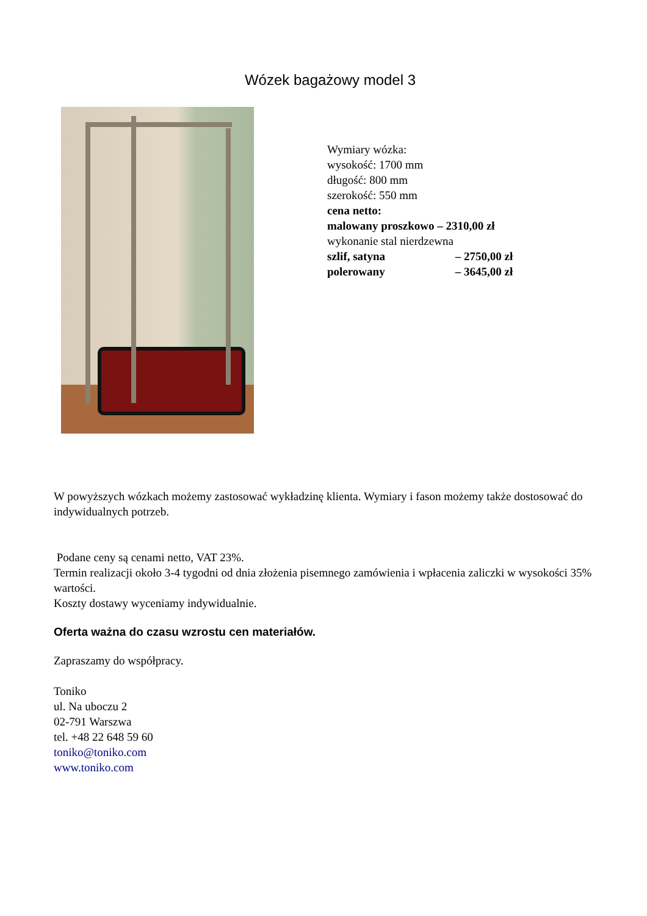Wózek bagażowy model 3
Wymiary wózka:
wysokość: 1700 mm
długość: 800 mm
szerokość: 550 mm
cena netto:
malowany proszkowo – 2310,00 zł
wykonanie stal nierdzewna
szlif, satyna – 2750,00 zł
polerowany – 3645,00 zł
W powyższych wózkach możemy zastosować wykładzinę klienta. Wymiary i fason możemy także dostosować do indywidualnych potrzeb.
Podane ceny są cenami netto, VAT 23%.
Termin realizacji około 3-4 tygodni od dnia złożenia pisemnego zamówienia i wpłacenia zaliczki w wysokości 35% wartości.
Koszty dostawy wyceniamy indywidualnie.
Oferta ważna do czasu wzrostu cen materiałów.
Zapraszamy do współpracy.
Toniko
ul. Na uboczu 2
02-791 Warszwa
tel. +48 22 648 59 60
toniko@toniko.com
www.toniko.com